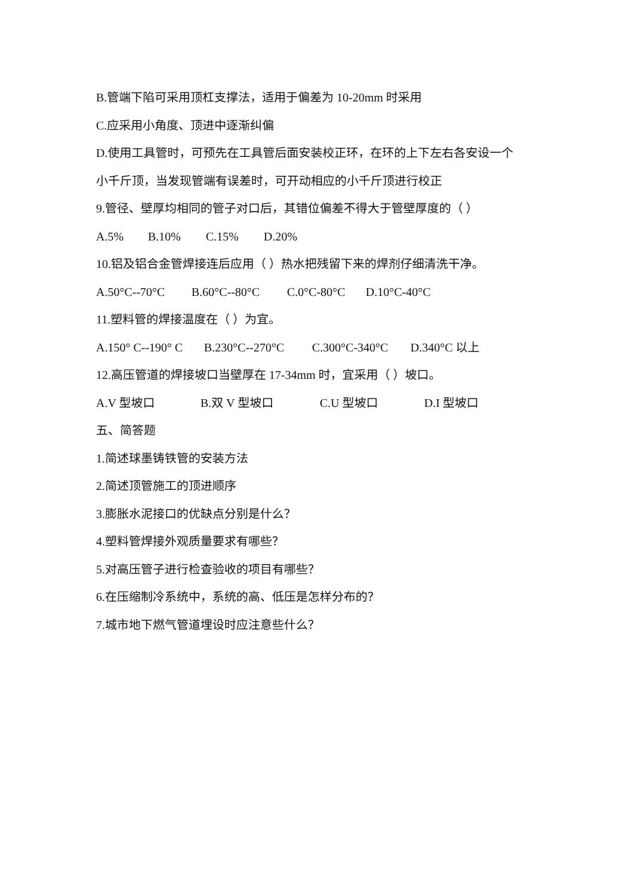B.管端下陷可采用顶杠支撑法，适用于偏差为 10-20mm 时采用
C.应采用小角度、顶进中逐渐纠偏
D.使用工具管时，可预先在工具管后面安装校正环，在环的上下左右各安设一个
小千斤顶，当发现管端有误差时，可开动相应的小千斤顶进行校正
9.管径、壁厚均相同的管子对口后，其错位偏差不得大于管壁厚度的（ ）
A.5% B.10% C.15% D.20%
10.铝及铝合金管焊接连后应用（ ）热水把残留下来的焊剂仔细清洗干净。
A.50°C--70°C B.60°C--80°C C.0°C-80°C D.10°C-40°C
11.塑料管的焊接温度在（ ）为宜。
A.150° C--190° C B.230°C--270°C C.300°C-340°C D.340°C 以上
12.高压管道的焊接坡口当壁厚在 17-34mm 时，宜采用（ ）坡口。
A.V 型坡口 B.双 V 型坡口 C.U 型坡口 D.I 型坡口
五、简答题
1.简述球墨铸铁管的安装方法
2.简述顶管施工的顶进顺序
3.膨胀水泥接口的优缺点分别是什么？
4.塑料管焊接外观质量要求有哪些？
5.对高压管子进行检查验收的项目有哪些？
6.在压缩制冷系统中，系统的高、低压是怎样分布的？
7.城市地下燃气管道埋设时应注意些什么？